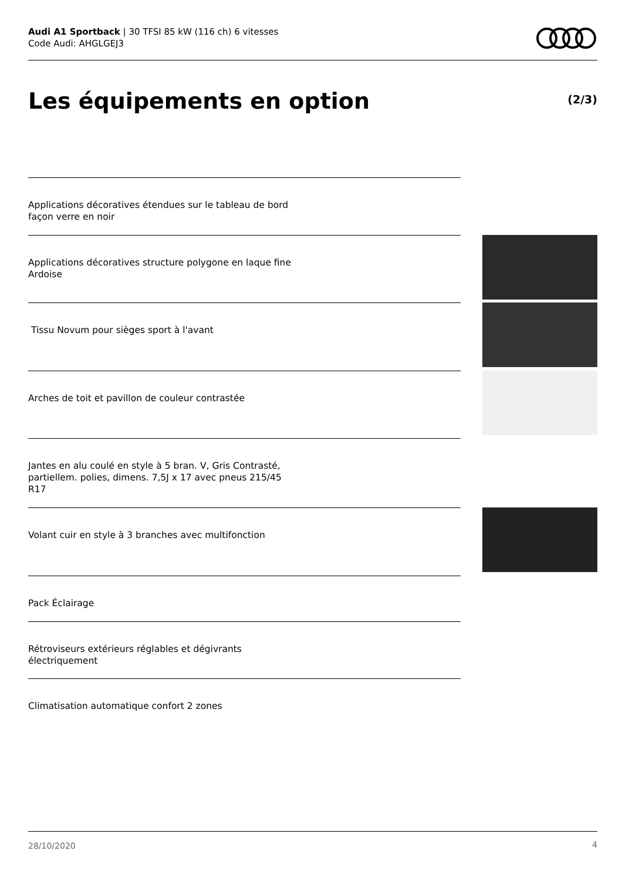Audi A1 Sportback | 30 TFSI 85 kW (116 ch) 6 vitesses
Code Audi: AHGLGEJ3
Les équipements en option (2/3)
Applications décoratives étendues sur le tableau de bord façon verre en noir
Applications décoratives structure polygone en laque fine Ardoise
Tissu Novum pour sièges sport à l'avant
Arches de toit et pavillon de couleur contrastée
Jantes en alu coulé en style à 5 bran. V, Gris Contrasté, partiellem. polies, dimens. 7,5J x 17 avec pneus 215/45 R17
Volant cuir en style à 3 branches avec multifonction
Pack Éclairage
Rétroviseurs extérieurs réglables et dégivrants électriquement
Climatisation automatique confort 2 zones
28/10/2020 4